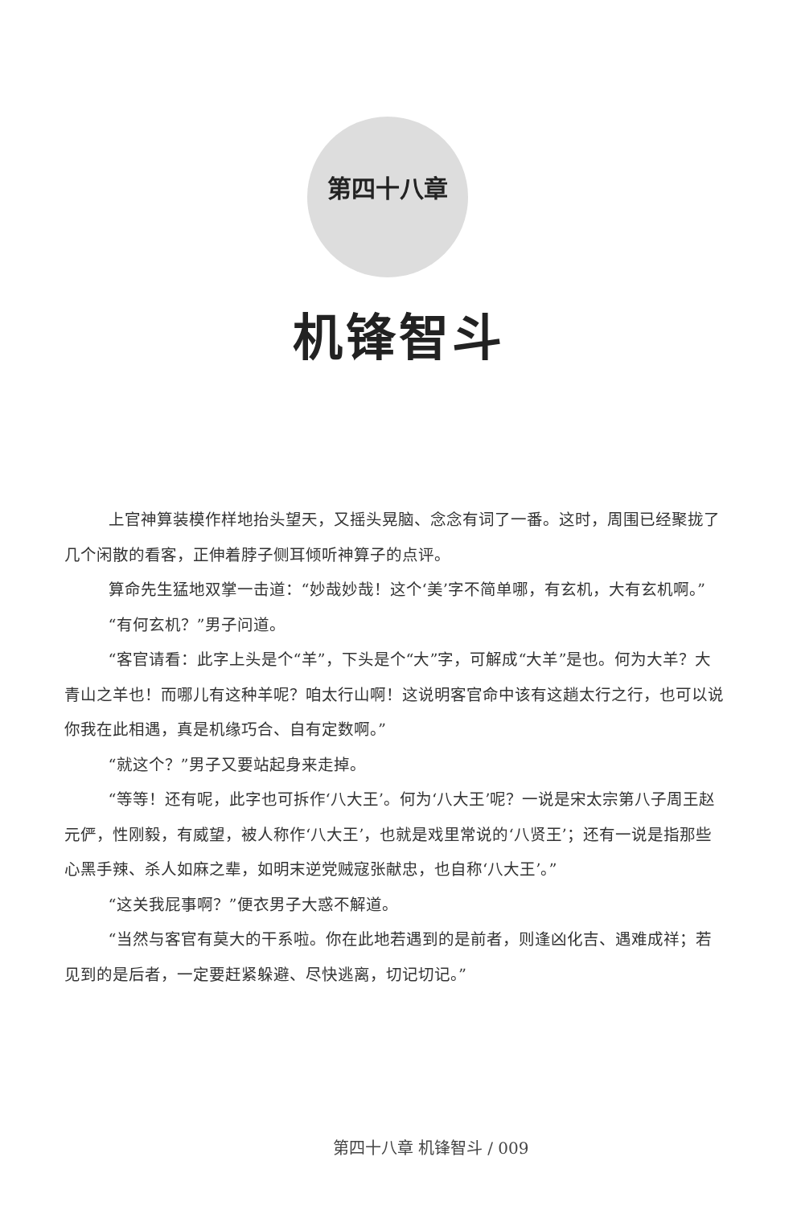第四十八章
机锋智斗
上官神算装模作样地抬头望天，又摇头晃脑、念念有词了一番。这时，周围已经聚拢了几个闲散的看客，正伸着脖子侧耳倾听神算子的点评。
算命先生猛地双掌一击道：“妙哉妙哉！这个‘美’字不简单哪，有玄机，大有玄机啊。”
“有何玄机？”男子问道。
“客官请看：此字上头是个“羊”，下头是个“大”字，可解成“大羊”是也。何为大羊？大青山之羊也！而哪儿有这种羊呢？咱太行山啊！这说明客官命中该有这趟太行之行，也可以说你我在此相遇，真是机缘巧合、自有定数啊。”
“就这个？”男子又要站起身来走掉。
“等等！还有呢，此字也可拆作‘八大王’。何为‘八大王’呢？一说是宋太宗第八子周王赵元俨，性刚毅，有威望，被人称作‘八大王’，也就是戏里常说的‘八贤王’；还有一说是指那些心黑手辣、杀人如麻之辈，如明末逆党贼寇张献忠，也自称‘八大王’。”
“这关我屁事啊？”便衣男子大惑不解道。
“当然与客官有莫大的干系啦。你在此地若遇到的是前者，则逢凶化吉、遇难成祥；若见到的是后者，一定要赶紧躲避、尽快逃离，切记切记。”
第四十八章 机锋智斗 / 009